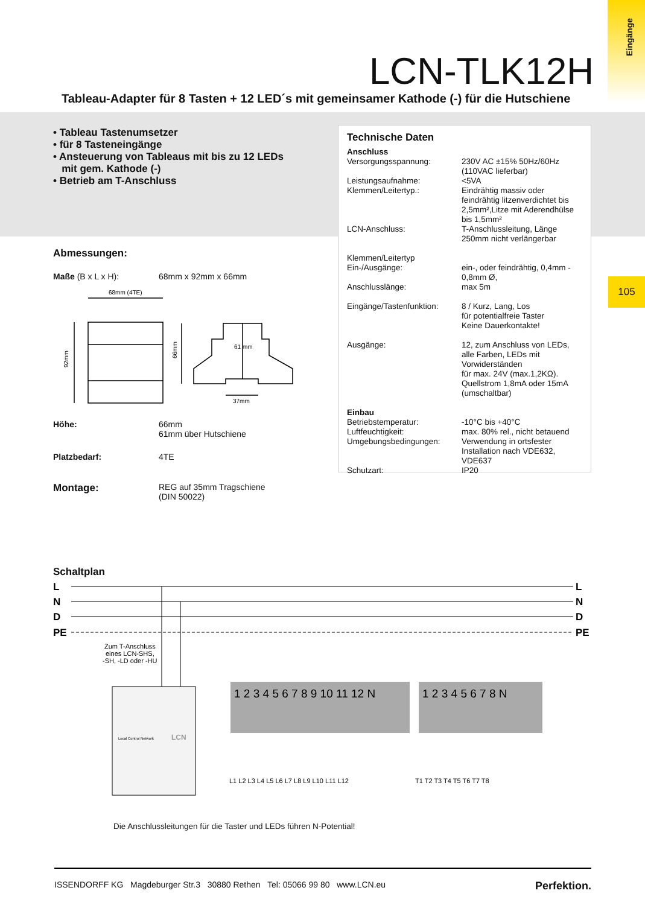Eingänge
105
LCN-TLK12H
Tableau-Adapter für 8 Tasten + 12 LED´s mit gemeinsamer Kathode (-) für die Hutschiene
• Tableau Tastenumsetzer
• für 8 Tasteneingänge
• Ansteuerung von Tableaus mit bis zu 12 LEDs
mit gem. Kathode (-)
• Betrieb am T-Anschluss
Technische Daten
| Anschluss | |
| Versorgungsspannung: | 230V AC ±15% 50Hz/60Hz (110VAC lieferbar) |
| Leistungsaufnahme: | <5VA |
| Klemmen/Leitertyp.: | Eindrähtig massiv oder feindrähtig litzenverdichtet bis 2,5mm²,Litze mit Aderendhülse bis 1,5mm² |
| LCN-Anschluss: | T-Anschlussleitung, Länge 250mm nicht verlängerbar |
| Klemmen/Leitertyp Ein-/Ausgänge: | ein-, oder feindrähtig, 0,4mm - 0,8mm Ø, |
| Anschlusslänge: | max 5m |
| Eingänge/Tastenfunktion: | 8 / Kurz, Lang, Los für potentialfreie Taster Keine Dauerkontakte! |
| Ausgänge: | 12, zum Anschluss von LEDs, alle Farben, LEDs mit Vorwiderständen für max. 24V (max.1,2KΩ). Quellstrom 1,8mA oder 15mA (umschaltbar) |
| Einbau | |
| Betriebstemperatur: | -10°C bis +40°C |
| Luftfeuchtigkeit: | max. 80% rel., nicht betauend |
| Umgebungsbedingungen: | Verwendung in ortsfester Installation nach VDE632, VDE637 |
| Schutzart: | IP20 |
Abmessungen:
| Maße (B x L x H): | 68mm x 92mm x 66mm |
| 68mm (4TE) 92mm 66mm 61 mm 37mm | |
| Höhe: | 66mm 61mm über Hutschiene |
| Platzbedarf: | 4TE |
| Montage: | REG auf 35mm Tragschiene (DIN 50022) |
Schaltplan
L
N
D
PE
L
N
D
PE
Zum T-Anschluss
eines LCN-SHS,
-SH, -LD oder -HU
Local Control Network
LCN
1 2 3 4 5 6 7 8 9 10 11 12 N
1 2 3 4 5 6 7 8 N
L1 L2 L3 L4 L5 L6 L7 L8 L9 L10 L11 L12
T1 T2 T3 T4 T5 T6 T7 T8
Die Anschlussleitungen für die Taster und LEDs führen N-Potential!
ISSENDORFF KG Magdeburger Str.3 30880 Rethen Tel: 05066 99 80 www.LCN.eu Perfektion.